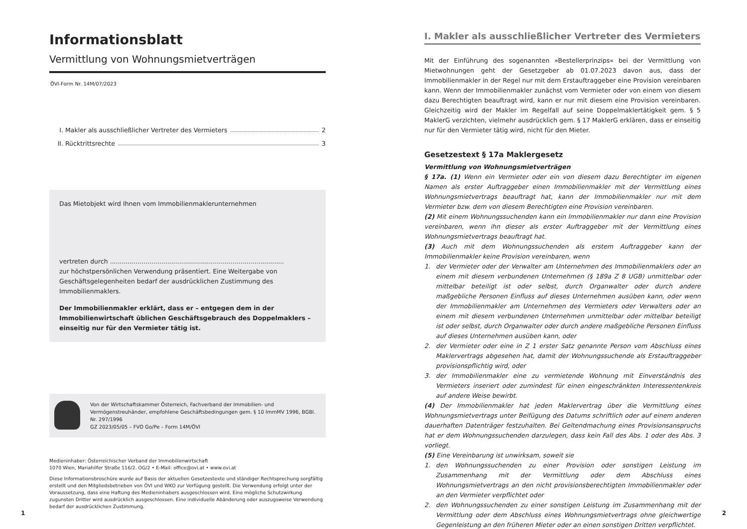Informationsblatt
Vermittlung von Wohnungsmietverträgen
ÖVI-Form Nr. 14M/07/2023
I. Makler als ausschließlicher Vertreter des Vermieters 2
II. Rücktrittsrechte 3
Das Mietobjekt wird Ihnen vom Immobilienmaklerunternehmen
vertreten durch ........................................................................................
zur höchstpersönlichen Verwendung präsentiert. Eine Weitergabe von Geschäftsgelegenheiten bedarf der ausdrücklichen Zustimmung des Immobilienmaklers.
Der Immobilienmakler erklärt, dass er – entgegen dem in der Immobilienwirtschaft üblichen Geschäftsgebrauch des Doppelmaklers – einseitig nur für den Vermieter tätig ist.
Von der Wirtschaftskammer Österreich, Fachverband der Immobilien- und Vermögenstreuhänder, empfohlene Geschäftsbedingungen gem. § 10 ImmMV 1996, BGBl. Nr. 297/1996
GZ 2023/05/05 – FVO Go/Pe – Form 14M/ÖVI
Medieninhaber: Österreichischer Verband der Immobilienwirtschaft
1070 Wien, Mariahilfer Straße 116/2. OG/2 • E-Mail: office@ovi.at • www.ovi.at
Diese Informationsbroschüre wurde auf Basis der aktuellen Gesetzestexte und ständiger Rechtsprechung sorgfältig erstellt und den Mitgliedsbetrieben von ÖVI und WKO zur Verfügung gestellt. Die Verwendung erfolgt unter der Voraussetzung, dass eine Haftung des Medieninhabers ausgeschlossen wird. Eine mögliche Schutzwirkung zugunsten Dritter wird ausdrücklich ausgeschlossen. Eine individuelle Abänderung oder auszugsweise Verwendung bedarf der ausdrücklichen Zustimmung.
I. Makler als ausschließlicher Vertreter des Vermieters
Mit der Einführung des sogenannten »Bestellerprinzips« bei der Vermittlung von Mietwohnungen geht der Gesetzgeber ab 01.07.2023 davon aus, dass der Immobilienmakler in der Regel nur mit dem Erstauftraggeber eine Provision vereinbaren kann. Wenn der Immobilienmakler zunächst vom Vermieter oder von einem von diesem dazu Berechtigten beauftragt wird, kann er nur mit diesem eine Provision vereinbaren. Gleichzeitig wird der Makler im Regelfall auf seine Doppelmaklertätigkeit gem. § 5 MaklerG verzichten, vielmehr ausdrücklich gem. § 17 MaklerG erklären, dass er einseitig nur für den Vermieter tätig wird, nicht für den Mieter.
Gesetzestext § 17a Maklergesetz
Vermittlung von Wohnungsmietverträgen
§ 17a. (1) Wenn ein Vermieter oder ein von diesem dazu Berechtigter im eigenen Namen als erster Auftraggeber einen Immobilienmakler mit der Vermittlung eines Wohnungsmietvertrags beauftragt hat, kann der Immobilienmakler nur mit dem Vermieter bzw. dem von diesem Berechtigten eine Provision vereinbaren.
(2) Mit einem Wohnungssuchenden kann ein Immobilienmakler nur dann eine Provision vereinbaren, wenn ihn dieser als erster Auftraggeber mit der Vermittlung eines Wohnungsmietvertrags beauftragt hat.
(3) Auch mit dem Wohnungssuchenden als erstem Auftraggeber kann der Immobilienmakler keine Provision vereinbaren, wenn
1. der Vermieter oder der Verwalter am Unternehmen des Immobilienmaklers oder an einem mit diesem verbundenen Unternehmen (§ 189a Z 8 UGB) unmittelbar oder mittelbar beteiligt ist oder selbst, durch Organwalter oder durch andere maßgebliche Personen Einfluss auf dieses Unternehmen ausüben kann, oder wenn der Immobilienmakler am Unternehmen des Vermieters oder Verwalters oder an einem mit diesem verbundenen Unternehmen unmittelbar oder mittelbar beteiligt ist oder selbst, durch Organwalter oder durch andere maßgebliche Personen Einfluss auf dieses Unternehmen ausüben kann, oder
2. der Vermieter oder eine in Z 1 erster Satz genannte Person vom Abschluss eines Maklervertrags abgesehen hat, damit der Wohnungssuchende als Erstauftraggeber provisionspflichtig wird, oder
3. der Immobilienmakler eine zu vermietende Wohnung mit Einverständnis des Vermieters inseriert oder zumindest für einen eingeschränkten Interessentenkreis auf andere Weise bewirbt.
(4) Der Immobilienmakler hat jeden Maklervertrag über die Vermittlung eines Wohnungsmietvertrags unter Beifügung des Datums schriftlich oder auf einem anderen dauerhaften Datenträger festzuhalten. Bei Geltendmachung eines Provisionsanspruchs hat er dem Wohnungssuchenden darzulegen, dass kein Fall des Abs. 1 oder des Abs. 3 vorliegt.
(5) Eine Vereinbarung ist unwirksam, soweit sie
1. den Wohnungssuchenden zu einer Provision oder sonstigen Leistung im Zusammenhang mit der Vermittlung oder dem Abschluss eines Wohnungsmietvertrags an den nicht provisionsberechtigten Immobilienmakler oder an den Vermieter verpflichtet oder
2. den Wohnungssuchenden zu einer sonstigen Leistung im Zusammenhang mit der Vermittlung oder dem Abschluss eines Wohnungsmietvertrags ohne gleichwertige Gegenleistung an den früheren Mieter oder an einen sonstigen Dritten verpflichtet.
1 2